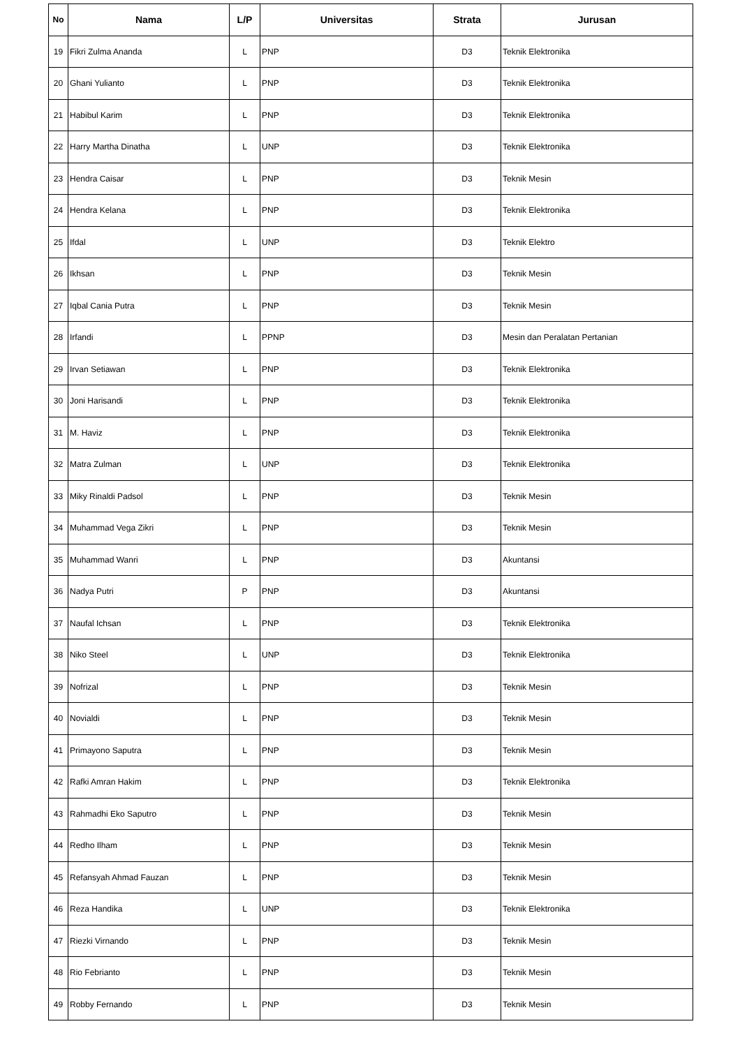| No | Nama | L/P | Universitas | Strata | Jurusan |
| --- | --- | --- | --- | --- | --- |
| 19 | Fikri Zulma Ananda | L | PNP | D3 | Teknik Elektronika |
| 20 | Ghani Yulianto | L | PNP | D3 | Teknik Elektronika |
| 21 | Habibul Karim | L | PNP | D3 | Teknik Elektronika |
| 22 | Harry Martha Dinatha | L | UNP | D3 | Teknik Elektronika |
| 23 | Hendra Caisar | L | PNP | D3 | Teknik Mesin |
| 24 | Hendra Kelana | L | PNP | D3 | Teknik Elektronika |
| 25 | Ifdal | L | UNP | D3 | Teknik Elektro |
| 26 | Ikhsan | L | PNP | D3 | Teknik Mesin |
| 27 | Iqbal Cania Putra | L | PNP | D3 | Teknik Mesin |
| 28 | Irfandi | L | PPNP | D3 | Mesin dan Peralatan Pertanian |
| 29 | Irvan Setiawan | L | PNP | D3 | Teknik Elektronika |
| 30 | Joni Harisandi | L | PNP | D3 | Teknik Elektronika |
| 31 | M. Haviz | L | PNP | D3 | Teknik Elektronika |
| 32 | Matra Zulman | L | UNP | D3 | Teknik Elektronika |
| 33 | Miky Rinaldi Padsol | L | PNP | D3 | Teknik Mesin |
| 34 | Muhammad Vega Zikri | L | PNP | D3 | Teknik Mesin |
| 35 | Muhammad Wanri | L | PNP | D3 | Akuntansi |
| 36 | Nadya Putri | P | PNP | D3 | Akuntansi |
| 37 | Naufal Ichsan | L | PNP | D3 | Teknik Elektronika |
| 38 | Niko Steel | L | UNP | D3 | Teknik Elektronika |
| 39 | Nofrizal | L | PNP | D3 | Teknik Mesin |
| 40 | Novialdi | L | PNP | D3 | Teknik Mesin |
| 41 | Primayono Saputra | L | PNP | D3 | Teknik Mesin |
| 42 | Rafki Amran Hakim | L | PNP | D3 | Teknik Elektronika |
| 43 | Rahmadhi Eko Saputro | L | PNP | D3 | Teknik Mesin |
| 44 | Redho Ilham | L | PNP | D3 | Teknik Mesin |
| 45 | Refansyah Ahmad Fauzan | L | PNP | D3 | Teknik Mesin |
| 46 | Reza Handika | L | UNP | D3 | Teknik Elektronika |
| 47 | Riezki Virnando | L | PNP | D3 | Teknik Mesin |
| 48 | Rio Febrianto | L | PNP | D3 | Teknik Mesin |
| 49 | Robby Fernando | L | PNP | D3 | Teknik Mesin |